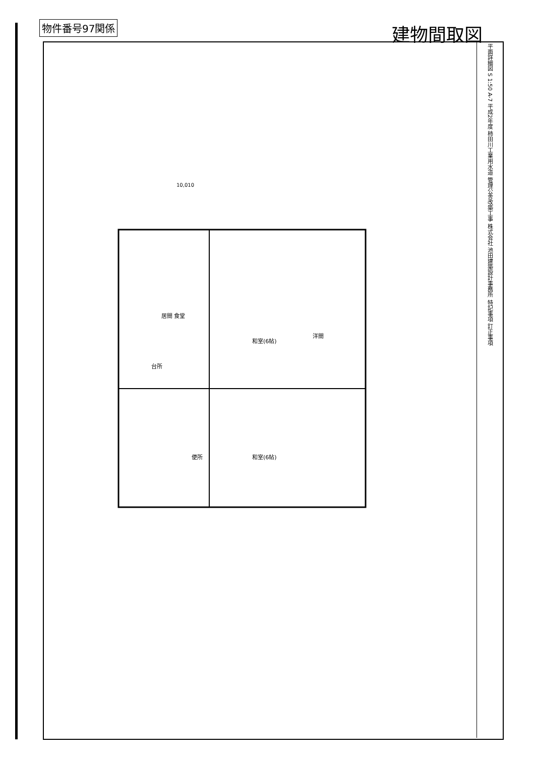物件番号97関係 建物間取図
居間 食堂
和室(6帖)
洋間
和室(6帖)
便所
台所
10,010
平面詳細図 S 1:50 A-7
平成2年度 柿田川工業用水道 管理公舎改築工事
株式会社 池田建築設計事務所
特記事項 訂正事項